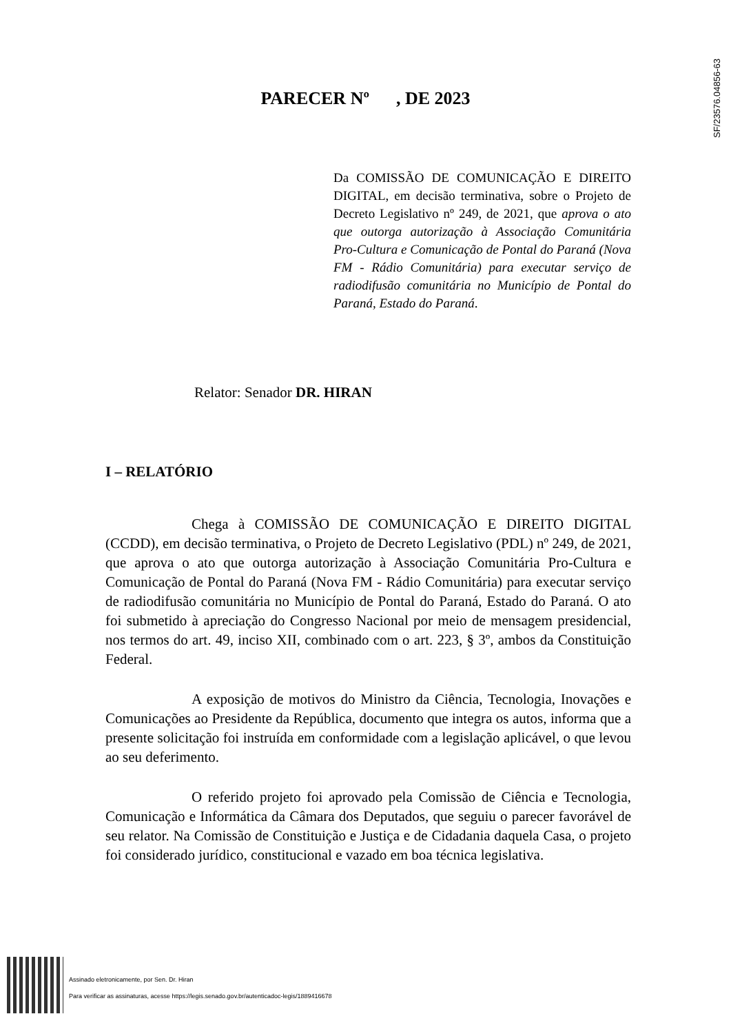SF/23576.04856-63
PARECER Nº , DE 2023
Da COMISSÃO DE COMUNICAÇÃO E DIREITO DIGITAL, em decisão terminativa, sobre o Projeto de Decreto Legislativo nº 249, de 2021, que aprova o ato que outorga autorização à Associação Comunitária Pro-Cultura e Comunicação de Pontal do Paraná (Nova FM - Rádio Comunitária) para executar serviço de radiodifusão comunitária no Município de Pontal do Paraná, Estado do Paraná.
Relator: Senador DR. HIRAN
I – RELATÓRIO
Chega à COMISSÃO DE COMUNICAÇÃO E DIREITO DIGITAL (CCDD), em decisão terminativa, o Projeto de Decreto Legislativo (PDL) nº 249, de 2021, que aprova o ato que outorga autorização à Associação Comunitária Pro-Cultura e Comunicação de Pontal do Paraná (Nova FM - Rádio Comunitária) para executar serviço de radiodifusão comunitária no Município de Pontal do Paraná, Estado do Paraná. O ato foi submetido à apreciação do Congresso Nacional por meio de mensagem presidencial, nos termos do art. 49, inciso XII, combinado com o art. 223, § 3º, ambos da Constituição Federal.
A exposição de motivos do Ministro da Ciência, Tecnologia, Inovações e Comunicações ao Presidente da República, documento que integra os autos, informa que a presente solicitação foi instruída em conformidade com a legislação aplicável, o que levou ao seu deferimento.
O referido projeto foi aprovado pela Comissão de Ciência e Tecnologia, Comunicação e Informática da Câmara dos Deputados, que seguiu o parecer favorável de seu relator. Na Comissão de Constituição e Justiça e de Cidadania daquela Casa, o projeto foi considerado jurídico, constitucional e vazado em boa técnica legislativa.
Assinado eletronicamente, por Sen. Dr. Hiran
Para verificar as assinaturas, acesse https://legis.senado.gov.br/autenticadoc-legis/1889416678